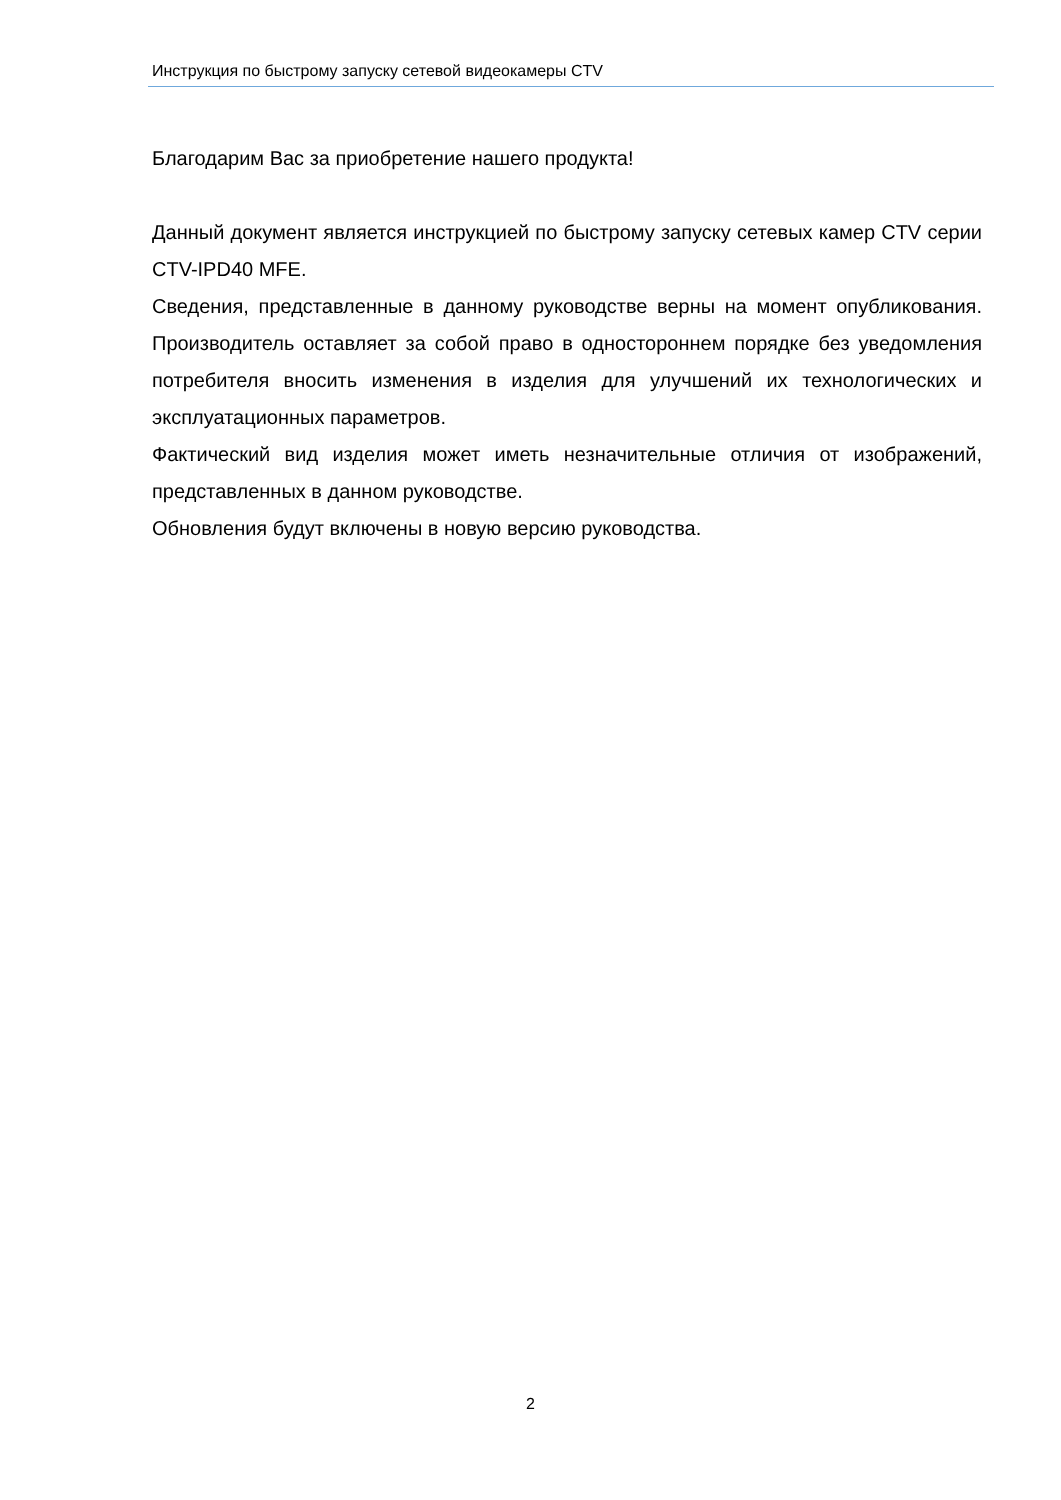Инструкция по быстрому запуску сетевой видеокамеры CTV
Благодарим Вас за приобретение нашего продукта!
Данный документ является инструкцией по быстрому запуску сетевых камер CTV серии CTV-IPD40 MFE.
Сведения, представленные в данному руководстве верны на момент опубликования. Производитель оставляет за собой право в одностороннем порядке без уведомления потребителя вносить изменения в изделия для улучшений их технологических и эксплуатационных параметров.
Фактический вид изделия может иметь незначительные отличия от изображений, представленных в данном руководстве.
Обновления будут включены в новую версию руководства.
2